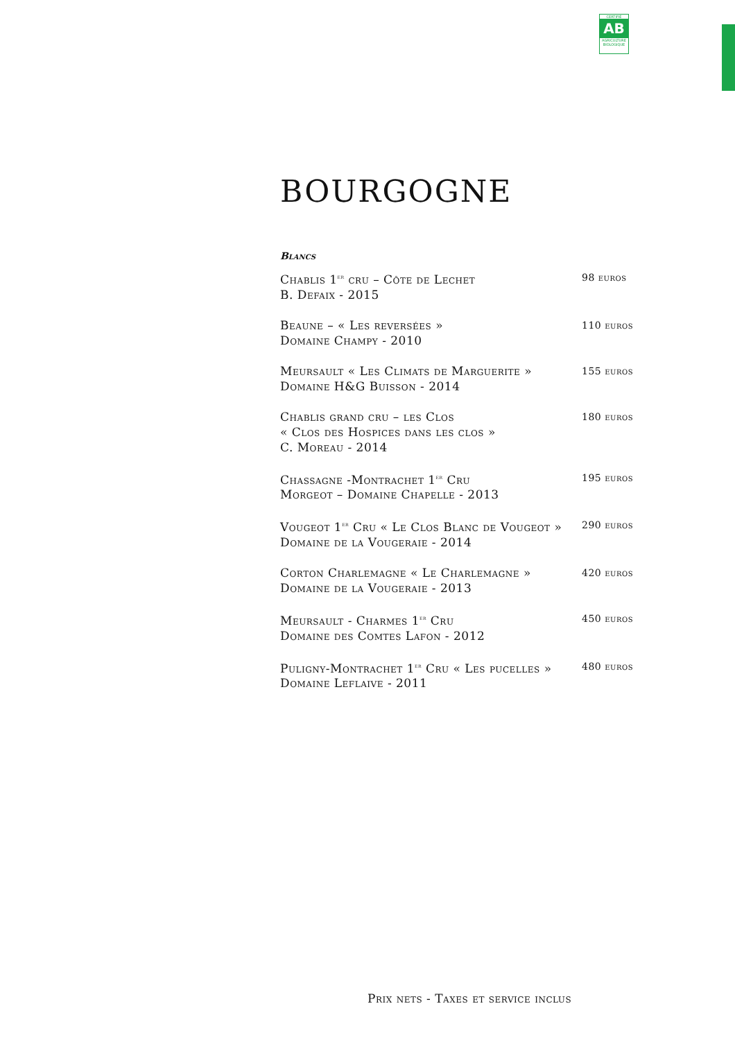CERTIFIÉ
AB
AGRICULTURE BIOLOGIQUE
BOURGOGNE
Blancs
Chablis 1<sup>er</sup> cru – Côte de Lechet
B. Defaix - 2015
98 euros
Beaune – « Les reversées »
Domaine Champy - 2010
110 euros
Meursault « Les Climats de Marguerite »
Domaine H&G Buisson - 2014
155 euros
Chablis grand cru – les Clos
« Clos des Hospices dans les clos »
C. Moreau - 2014
180 euros
Chassagne -Montrachet 1<sup>er</sup> Cru
Morgeot – Domaine Chapelle - 2013
195 euros
Vougeot 1<sup>er</sup> Cru « Le Clos Blanc de Vougeot »
Domaine de la Vougeraie - 2014
290 euros
Corton Charlemagne « Le Charlemagne »
Domaine de la Vougeraie - 2013
420 euros
Meursault - Charmes 1<sup>er</sup> Cru
Domaine des Comtes Lafon - 2012
450 euros
Puligny-Montrachet 1<sup>er</sup> Cru « Les pucelles »
Domaine Leflaive - 2011
480 euros
Prix nets - Taxes et service inclus